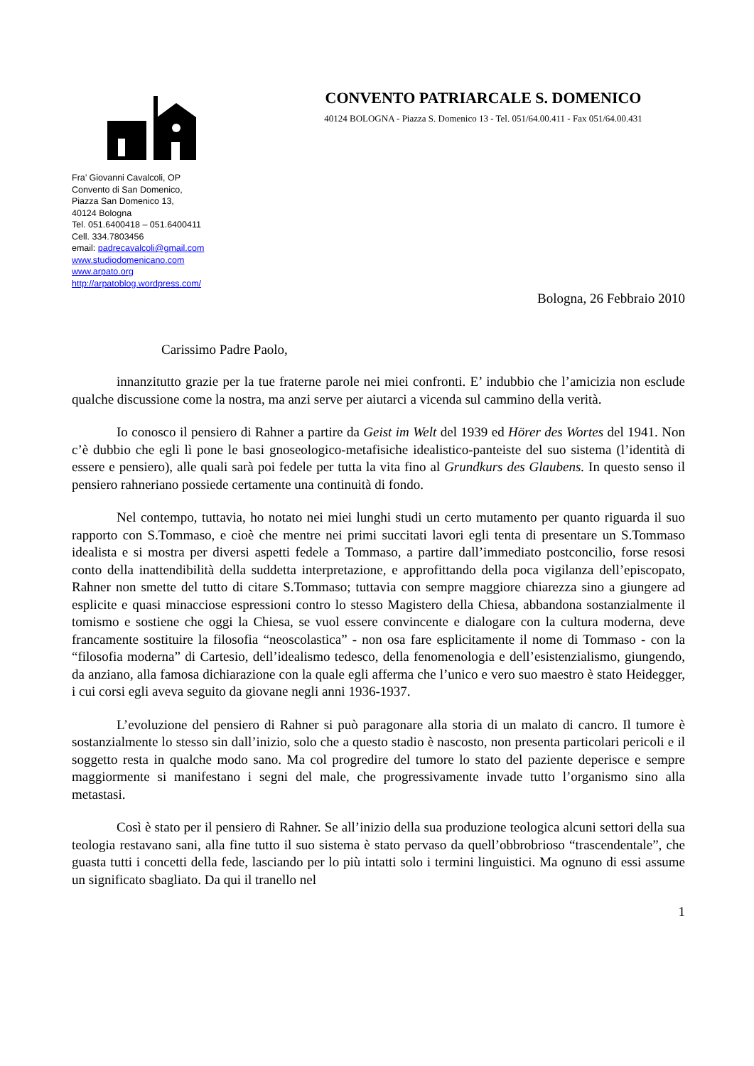CONVENTO PATRIARCALE S. DOMENICO
40124 BOLOGNA - Piazza S. Domenico 13 - Tel. 051/64.00.411 - Fax 051/64.00.431
Fra’ Giovanni Cavalcoli, OP
Convento di San Domenico,
Piazza San Domenico 13,
40124 Bologna
Tel. 051.6400418 – 051.6400411
Cell. 334.7803456
email: padrecavalcoli@gmail.com
www.studiodomenicano.com
www.arpato.org
http://arpatoblog.wordpress.com/
Bologna, 26 Febbraio 2010
Carissimo Padre Paolo,
innanzitutto grazie per la tue fraterne parole nei miei confronti. E’ indubbio che l’amicizia non esclude qualche discussione come la nostra, ma anzi serve per aiutarci a vicenda sul cammino della verità.
Io conosco il pensiero di Rahner a partire da Geist im Welt del 1939 ed Hörer des Wortes del 1941. Non c’è dubbio che egli lì pone le basi gnoseologico-metafisiche idealistico-panteiste del suo sistema (l’identità di essere e pensiero), alle quali sarà poi fedele per tutta la vita fino al Grundkurs des Glaubens. In questo senso il pensiero rahneriano possiede certamente una continuità di fondo.
Nel contempo, tuttavia, ho notato nei miei lunghi studi un certo mutamento per quanto riguarda il suo rapporto con S.Tommaso, e cioè che mentre nei primi succitati lavori egli tenta di presentare un S.Tommaso idealista e si mostra per diversi aspetti fedele a Tommaso, a partire dall’immediato postconcilio, forse resosi conto della inattendibilità della suddetta interpretazione, e approfittando della poca vigilanza dell’episcopato, Rahner non smette del tutto di citare S.Tommaso; tuttavia con sempre maggiore chiarezza sino a giungere ad esplicite e quasi minacciose espressioni contro lo stesso Magistero della Chiesa, abbandona sostanzialmente il tomismo e sostiene che oggi la Chiesa, se vuol essere convincente e dialogare con la cultura moderna, deve francamente sostituire la filosofia “neoscolastica” - non osa fare esplicitamente il nome di Tommaso - con la “filosofia moderna” di Cartesio, dell’idealismo tedesco, della fenomenologia e dell’esistenzialismo, giungendo, da anziano, alla famosa dichiarazione con la quale egli afferma che l’unico e vero suo maestro è stato Heidegger, i cui corsi egli aveva seguito da giovane negli anni 1936-1937.
L’evoluzione del pensiero di Rahner si può paragonare alla storia di un malato di cancro. Il tumore è sostanzialmente lo stesso sin dall’inizio, solo che a questo stadio è nascosto, non presenta particolari pericoli e il soggetto resta in qualche modo sano. Ma col progredire del tumore lo stato del paziente deperisce e sempre maggiormente si manifestano i segni del male, che progressivamente invade tutto l’organismo sino alla metastasi.
Così è stato per il pensiero di Rahner. Se all’inizio della sua produzione teologica alcuni settori della sua teologia restavano sani, alla fine tutto il suo sistema è stato pervaso da quell’obbrobrioso “trascendentale”, che guasta tutti i concetti della fede, lasciando per lo più intatti solo i termini linguistici. Ma ognuno di essi assume un significato sbagliato. Da qui il tranello nel
1